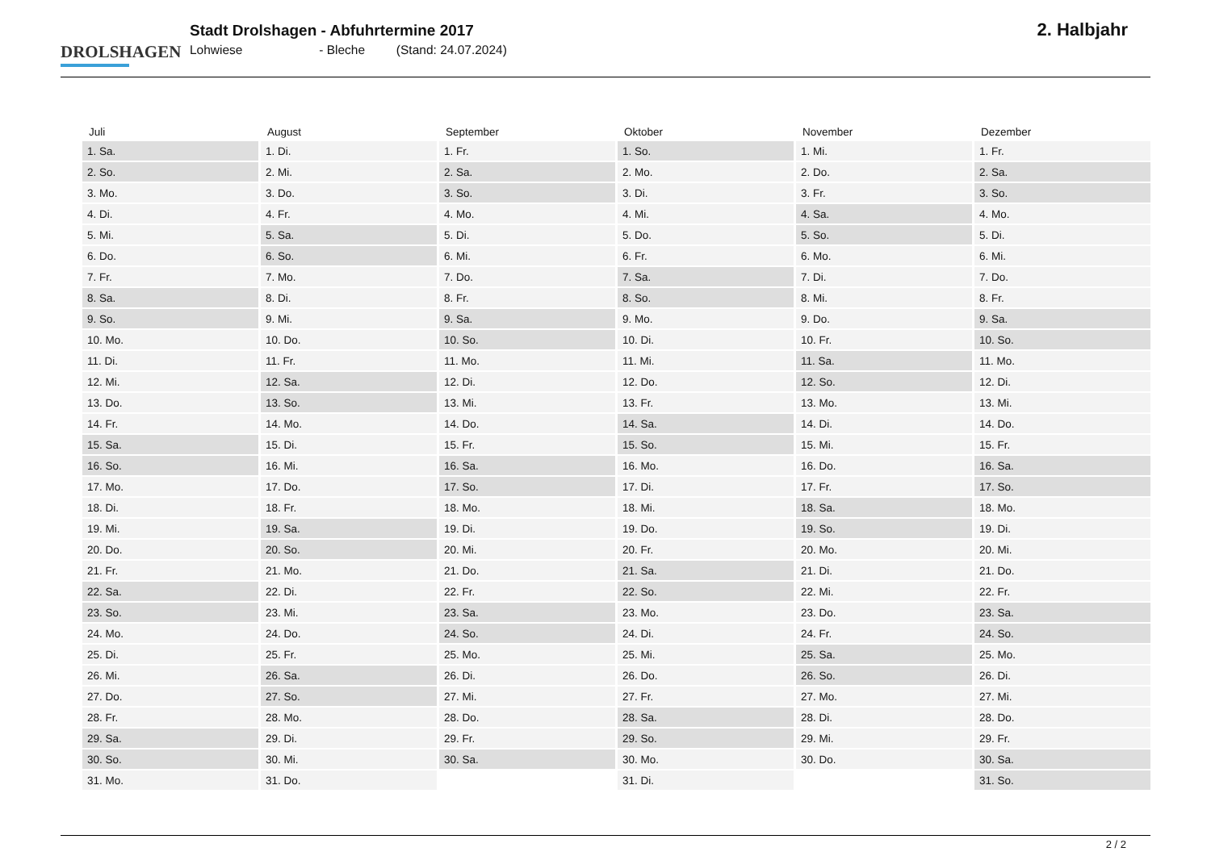DROLSHAGEN
Stadt Drolshagen - Abfuhrtermine 2017
Lohwiese - Bleche (Stand: 24.07.2024)
2. Halbjahr
| Juli | August | September | Oktober | November | Dezember |
| --- | --- | --- | --- | --- | --- |
| 1. Sa. | 1. Di. | 1. Fr. | 1. So. | 1. Mi. | 1. Fr. |
| 2. So. | 2. Mi. | 2. Sa. | 2. Mo. | 2. Do. | 2. Sa. |
| 3. Mo. | 3. Do. | 3. So. | 3. Di. | 3. Fr. | 3. So. |
| 4. Di. | 4. Fr. | 4. Mo. | 4. Mi. | 4. Sa. | 4. Mo. |
| 5. Mi. | 5. Sa. | 5. Di. | 5. Do. | 5. So. | 5. Di. |
| 6. Do. | 6. So. | 6. Mi. | 6. Fr. | 6. Mo. | 6. Mi. |
| 7. Fr. | 7. Mo. | 7. Do. | 7. Sa. | 7. Di. | 7. Do. |
| 8. Sa. | 8. Di. | 8. Fr. | 8. So. | 8. Mi. | 8. Fr. |
| 9. So. | 9. Mi. | 9. Sa. | 9. Mo. | 9. Do. | 9. Sa. |
| 10. Mo. | 10. Do. | 10. So. | 10. Di. | 10. Fr. | 10. So. |
| 11. Di. | 11. Fr. | 11. Mo. | 11. Mi. | 11. Sa. | 11. Mo. |
| 12. Mi. | 12. Sa. | 12. Di. | 12. Do. | 12. So. | 12. Di. |
| 13. Do. | 13. So. | 13. Mi. | 13. Fr. | 13. Mo. | 13. Mi. |
| 14. Fr. | 14. Mo. | 14. Do. | 14. Sa. | 14. Di. | 14. Do. |
| 15. Sa. | 15. Di. | 15. Fr. | 15. So. | 15. Mi. | 15. Fr. |
| 16. So. | 16. Mi. | 16. Sa. | 16. Mo. | 16. Do. | 16. Sa. |
| 17. Mo. | 17. Do. | 17. So. | 17. Di. | 17. Fr. | 17. So. |
| 18. Di. | 18. Fr. | 18. Mo. | 18. Mi. | 18. Sa. | 18. Mo. |
| 19. Mi. | 19. Sa. | 19. Di. | 19. Do. | 19. So. | 19. Di. |
| 20. Do. | 20. So. | 20. Mi. | 20. Fr. | 20. Mo. | 20. Mi. |
| 21. Fr. | 21. Mo. | 21. Do. | 21. Sa. | 21. Di. | 21. Do. |
| 22. Sa. | 22. Di. | 22. Fr. | 22. So. | 22. Mi. | 22. Fr. |
| 23. So. | 23. Mi. | 23. Sa. | 23. Mo. | 23. Do. | 23. Sa. |
| 24. Mo. | 24. Do. | 24. So. | 24. Di. | 24. Fr. | 24. So. |
| 25. Di. | 25. Fr. | 25. Mo. | 25. Mi. | 25. Sa. | 25. Mo. |
| 26. Mi. | 26. Sa. | 26. Di. | 26. Do. | 26. So. | 26. Di. |
| 27. Do. | 27. So. | 27. Mi. | 27. Fr. | 27. Mo. | 27. Mi. |
| 28. Fr. | 28. Mo. | 28. Do. | 28. Sa. | 28. Di. | 28. Do. |
| 29. Sa. | 29. Di. | 29. Fr. | 29. So. | 29. Mi. | 29. Fr. |
| 30. So. | 30. Mi. | 30. Sa. | 30. Mo. | 30. Do. | 30. Sa. |
| 31. Mo. | 31. Do. | | 31. Di. | | 31. So. |
2 / 2